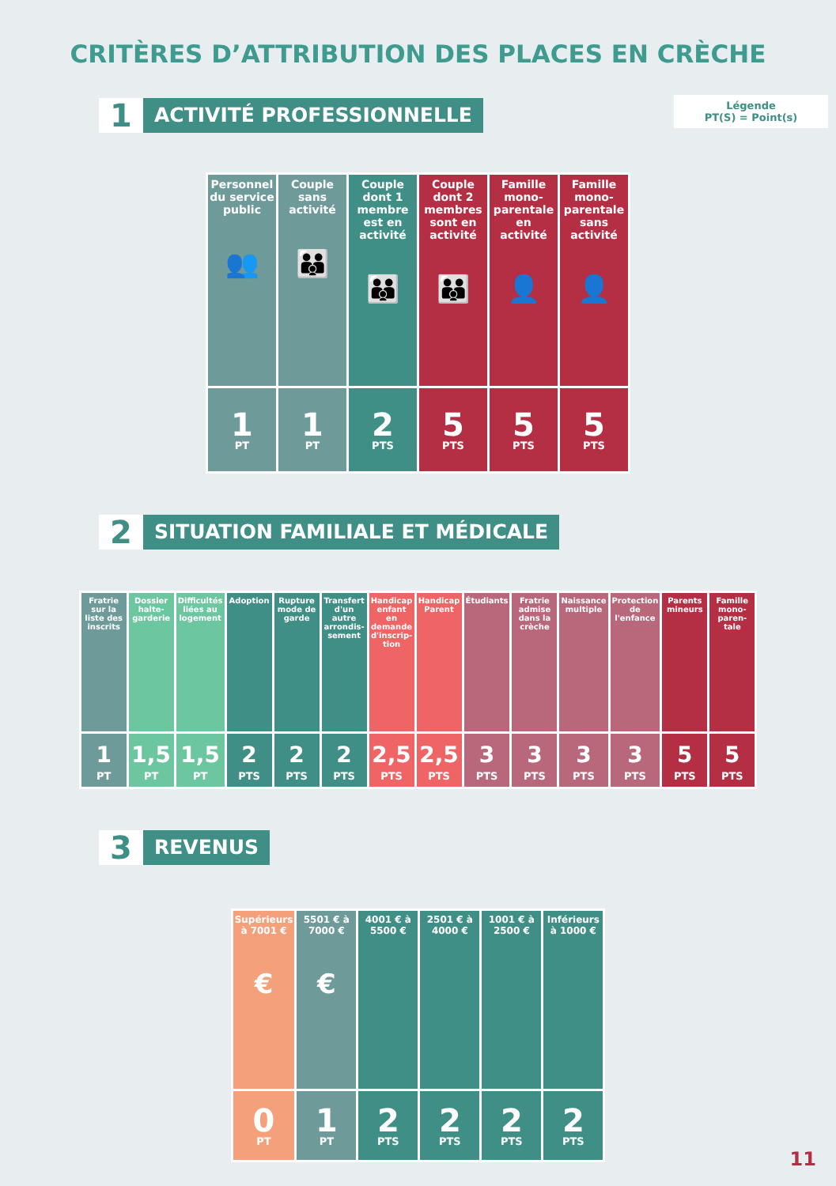CRITÈRES D’ATTRIBUTION DES PLACES EN CRÈCHE
Légende
PT(S) = Point(s)
1
ACTIVITÉ PROFESSIONNELLE
| Personnel du service public 👥 | Couple sans activité 👪 | Couple dont 1 membre est en activité 👪 | Couple dont 2 membres sont en activité 👪 | Famille mono-parentale en activité 👤 | Famille mono-parentale sans activité 👤 |
| 1 PT | 1 PT | 2 PTS | 5 PTS | 5 PTS | 5 PTS |
2
SITUATION FAMILIALE ET MÉDICALE
| Fratrie sur la liste des inscrits | Dossier halte-garderie | Difficultés liées au logement | Adoption | Rupture mode de garde | Transfert d'un autre arrondis-sement | Handicap enfant en demande d'inscrip-tion | Handicap Parent | Étudiants | Fratrie admise dans la crèche | Naissance multiple | Protection de l'enfance | Parents mineurs | Famille mono-paren-tale |
| 1 PT | 1,5 PT | 1,5 PT | 2 PTS | 2 PTS | 2 PTS | 2,5 PTS | 2,5 PTS | 3 PTS | 3 PTS | 3 PTS | 3 PTS | 5 PTS | 5 PTS |
3
REVENUS
| Supérieurs à 7001 € € | 5501 € à 7000 € € | 4001 € à 5500 € | 2501 € à 4000 € | 1001 € à 2500 € | Inférieurs à 1000 € |
| 0 PT | 1 PT | 2 PTS | 2 PTS | 2 PTS | 2 PTS |
11